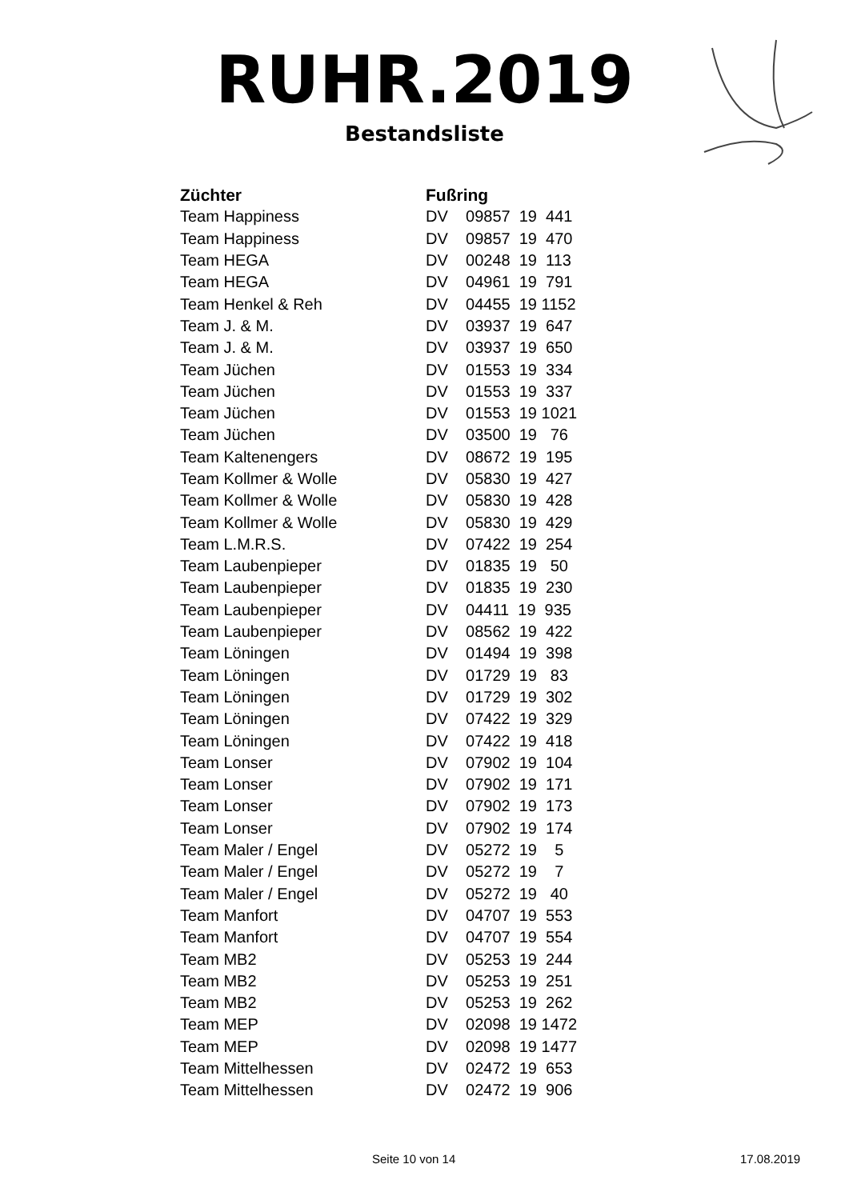RUHR.2019
Bestandsliste
| Züchter | Fußring |
| --- | --- |
| Team Happiness | DV 09857 19 441 |
| Team Happiness | DV 09857 19 470 |
| Team HEGA | DV 00248 19 113 |
| Team HEGA | DV 04961 19 791 |
| Team Henkel & Reh | DV 04455 19 1152 |
| Team J. & M. | DV 03937 19 647 |
| Team J. & M. | DV 03937 19 650 |
| Team Jüchen | DV 01553 19 334 |
| Team Jüchen | DV 01553 19 337 |
| Team Jüchen | DV 01553 19 1021 |
| Team Jüchen | DV 03500 19 76 |
| Team Kaltenengers | DV 08672 19 195 |
| Team Kollmer & Wolle | DV 05830 19 427 |
| Team Kollmer & Wolle | DV 05830 19 428 |
| Team Kollmer & Wolle | DV 05830 19 429 |
| Team L.M.R.S. | DV 07422 19 254 |
| Team Laubenpieper | DV 01835 19 50 |
| Team Laubenpieper | DV 01835 19 230 |
| Team Laubenpieper | DV 04411 19 935 |
| Team Laubenpieper | DV 08562 19 422 |
| Team Löningen | DV 01494 19 398 |
| Team Löningen | DV 01729 19 83 |
| Team Löningen | DV 01729 19 302 |
| Team Löningen | DV 07422 19 329 |
| Team Löningen | DV 07422 19 418 |
| Team Lonser | DV 07902 19 104 |
| Team Lonser | DV 07902 19 171 |
| Team Lonser | DV 07902 19 173 |
| Team Lonser | DV 07902 19 174 |
| Team Maler / Engel | DV 05272 19 5 |
| Team Maler / Engel | DV 05272 19 7 |
| Team Maler / Engel | DV 05272 19 40 |
| Team Manfort | DV 04707 19 553 |
| Team Manfort | DV 04707 19 554 |
| Team MB2 | DV 05253 19 244 |
| Team MB2 | DV 05253 19 251 |
| Team MB2 | DV 05253 19 262 |
| Team MEP | DV 02098 19 1472 |
| Team MEP | DV 02098 19 1477 |
| Team Mittelhessen | DV 02472 19 653 |
| Team Mittelhessen | DV 02472 19 906 |
Seite 10 von 14 17.08.2019